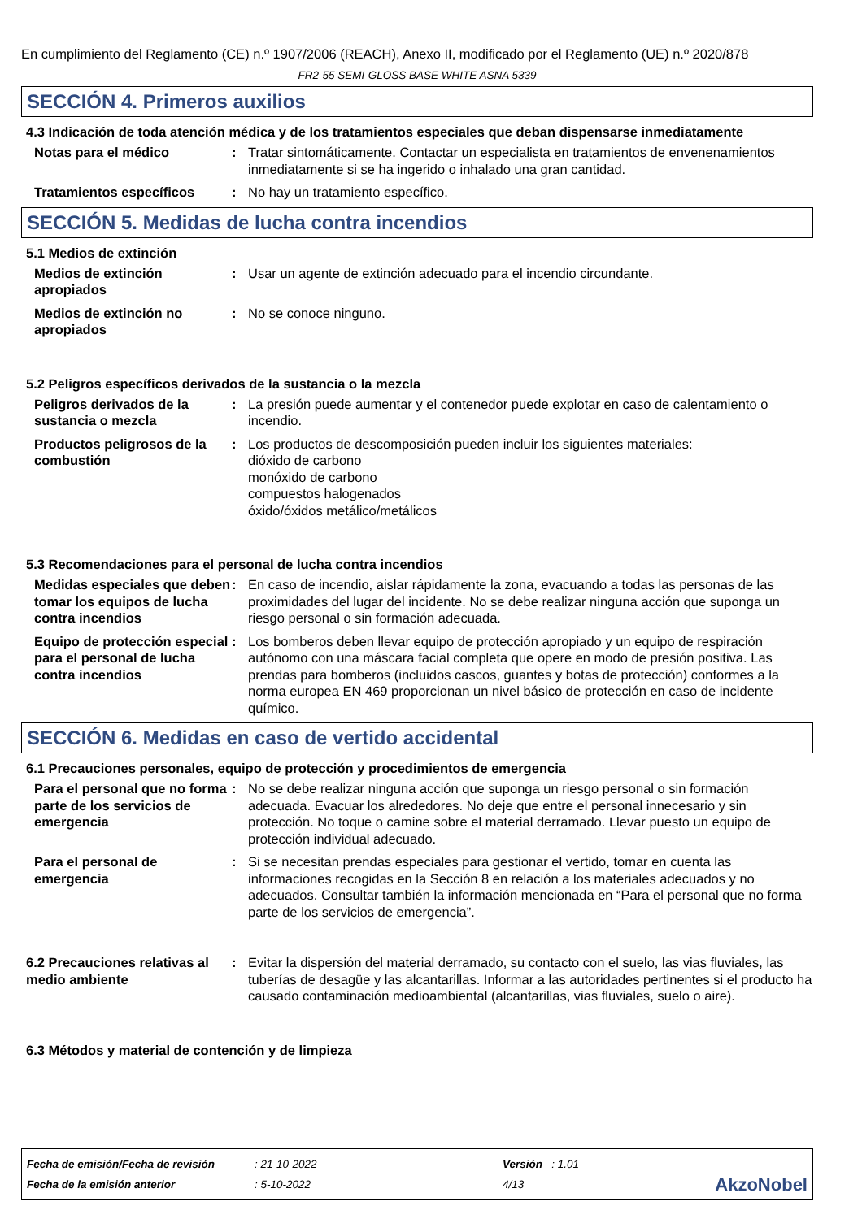En cumplimiento del Reglamento (CE) n.º 1907/2006 (REACH), Anexo II, modificado por el Reglamento (UE) n.º 2020/878
FR2-55 SEMI-GLOSS BASE WHITE ASNA 5339
SECCIÓN 4. Primeros auxilios
4.3 Indicación de toda atención médica y de los tratamientos especiales que deban dispensarse inmediatamente
Notas para el médico : Tratar sintomáticamente. Contactar un especialista en tratamientos de envenenamientos inmediatamente si se ha ingerido o inhalado una gran cantidad.
Tratamientos específicos : No hay un tratamiento específico.
SECCIÓN 5. Medidas de lucha contra incendios
5.1 Medios de extinción
Medios de extinción apropiados
: Usar un agente de extinción adecuado para el incendio circundante.
Medios de extinción no apropiados
: No se conoce ninguno.
5.2 Peligros específicos derivados de la sustancia o la mezcla
Peligros derivados de la sustancia o mezcla
: La presión puede aumentar y el contenedor puede explotar en caso de calentamiento o incendio.
Productos peligrosos de la combustión
: Los productos de descomposición pueden incluir los siguientes materiales:
dióxido de carbono
monóxido de carbono
compuestos halogenados
óxido/óxidos metálico/metálicos
5.3 Recomendaciones para el personal de lucha contra incendios
Medidas especiales que deben tomar los equipos de lucha contra incendios
: En caso de incendio, aislar rápidamente la zona, evacuando a todas las personas de las proximidades del lugar del incidente. No se debe realizar ninguna acción que suponga un riesgo personal o sin formación adecuada.
Equipo de protección especial para el personal de lucha contra incendios
: Los bomberos deben llevar equipo de protección apropiado y un equipo de respiración autónomo con una máscara facial completa que opere en modo de presión positiva. Las prendas para bomberos (incluidos cascos, guantes y botas de protección) conformes a la norma europea EN 469 proporcionan un nivel básico de protección en caso de incidente químico.
SECCIÓN 6. Medidas en caso de vertido accidental
6.1 Precauciones personales, equipo de protección y procedimientos de emergencia
Para el personal que no forma parte de los servicios de emergencia
: No se debe realizar ninguna acción que suponga un riesgo personal o sin formación adecuada. Evacuar los alrededores. No deje que entre el personal innecesario y sin protección. No toque o camine sobre el material derramado. Llevar puesto un equipo de protección individual adecuado.
Para el personal de emergencia
: Si se necesitan prendas especiales para gestionar el vertido, tomar en cuenta las informaciones recogidas en la Sección 8 en relación a los materiales adecuados y no adecuados. Consultar también la información mencionada en “Para el personal que no forma parte de los servicios de emergencia”.
6.2 Precauciones relativas al medio ambiente
: Evitar la dispersión del material derramado, su contacto con el suelo, las vias fluviales, las tuberías de desagüe y las alcantarillas. Informar a las autoridades pertinentes si el producto ha causado contaminación medioambiental (alcantarillas, vias fluviales, suelo o aire).
6.3 Métodos y material de contención y de limpieza
Fecha de emisión/Fecha de revisión
Fecha de la emisión anterior
: 21-10-2022
: 5-10-2022
Versión : 1.01
4/13
AkzoNobel